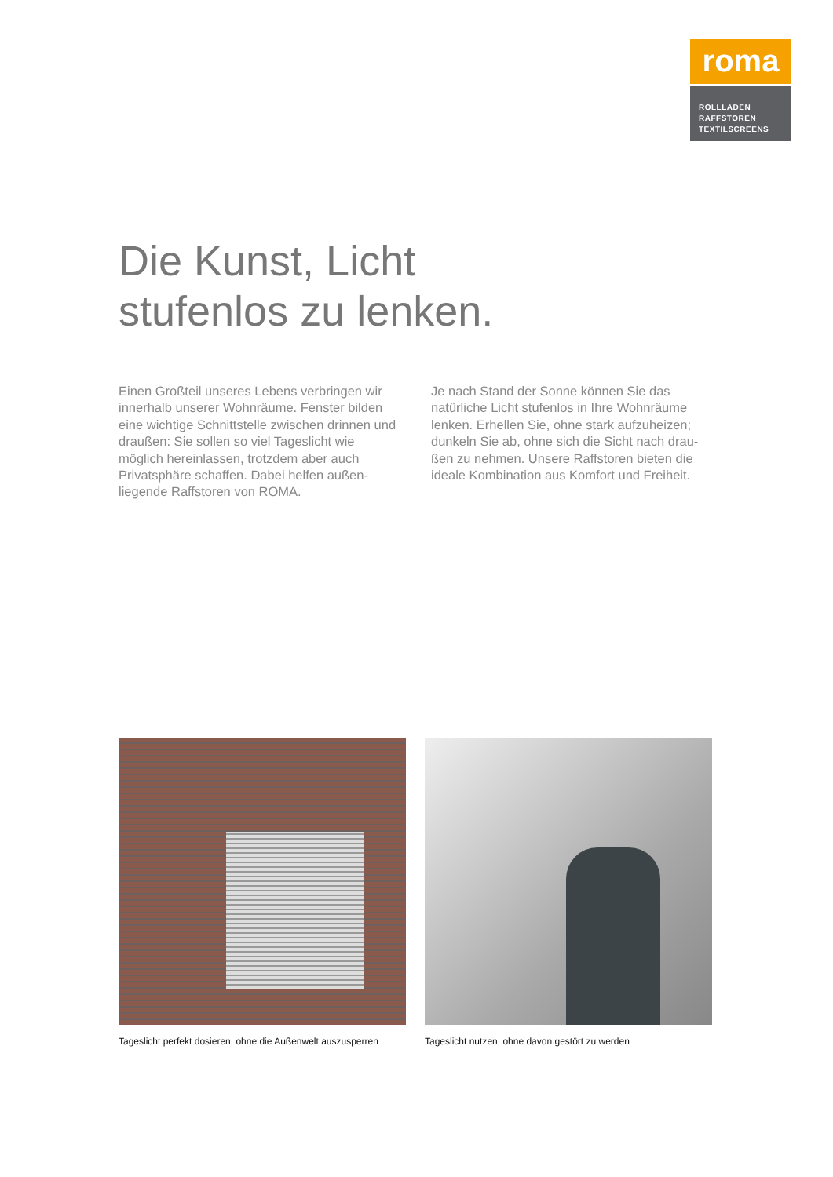roma
ROLLLADEN
RAFFSTOREN
TEXTILSCREENS
Die Kunst, Licht
stufenlos zu lenken.
Einen Großteil unseres Lebens verbringen wir innerhalb unserer Wohnräume. Fenster bilden eine wichtige Schnittstelle zwischen drinnen und draußen: Sie sollen so viel Tageslicht wie möglich hereinlassen, trotzdem aber auch Privatsphäre schaffen. Dabei helfen außen­liegende Raffstoren von ROMA.
Je nach Stand der Sonne können Sie das natürliche Licht stufenlos in Ihre Wohnräume lenken. Erhellen Sie, ohne stark aufzuheizen; dunkeln Sie ab, ohne sich die Sicht nach drau­ßen zu nehmen. Unsere Raffstoren bieten die ideale Kombination aus Komfort und Freiheit.
Tageslicht perfekt dosieren, ohne die Außenwelt auszusperren
Tageslicht nutzen, ohne davon gestört zu werden